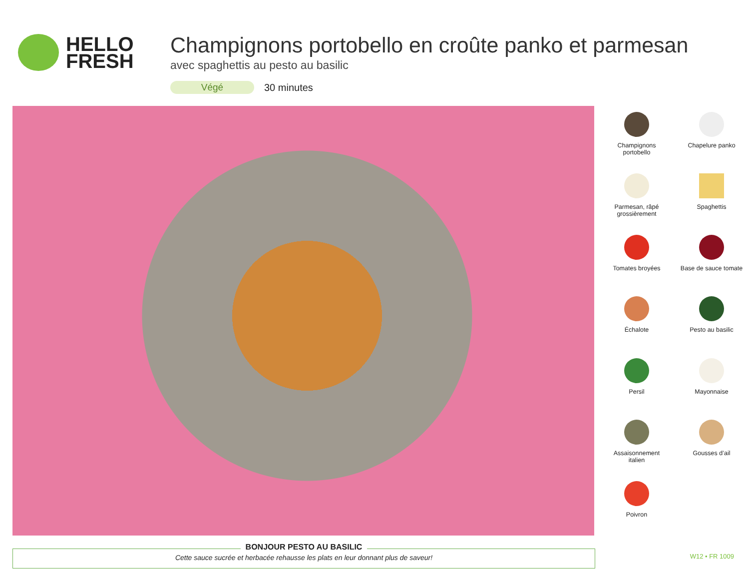HELLO
FRESH
Champignons portobello en croûte panko et parmesan
avec spaghettis au pesto au basilic
Végé 30 minutes
Champignons
portobello
Chapelure panko
Parmesan, râpé
grossièrement
Spaghettis
Tomates broyées
Base de sauce tomate
Échalote
Pesto au basilic
Persil
Mayonnaise
Assaisonnement
italien
Gousses d’ail
Poivron
BONJOUR PESTO AU BASILIC
Cette sauce sucrée et herbacée rehausse les plats en leur donnant plus de saveur!
W12 • FR 1009